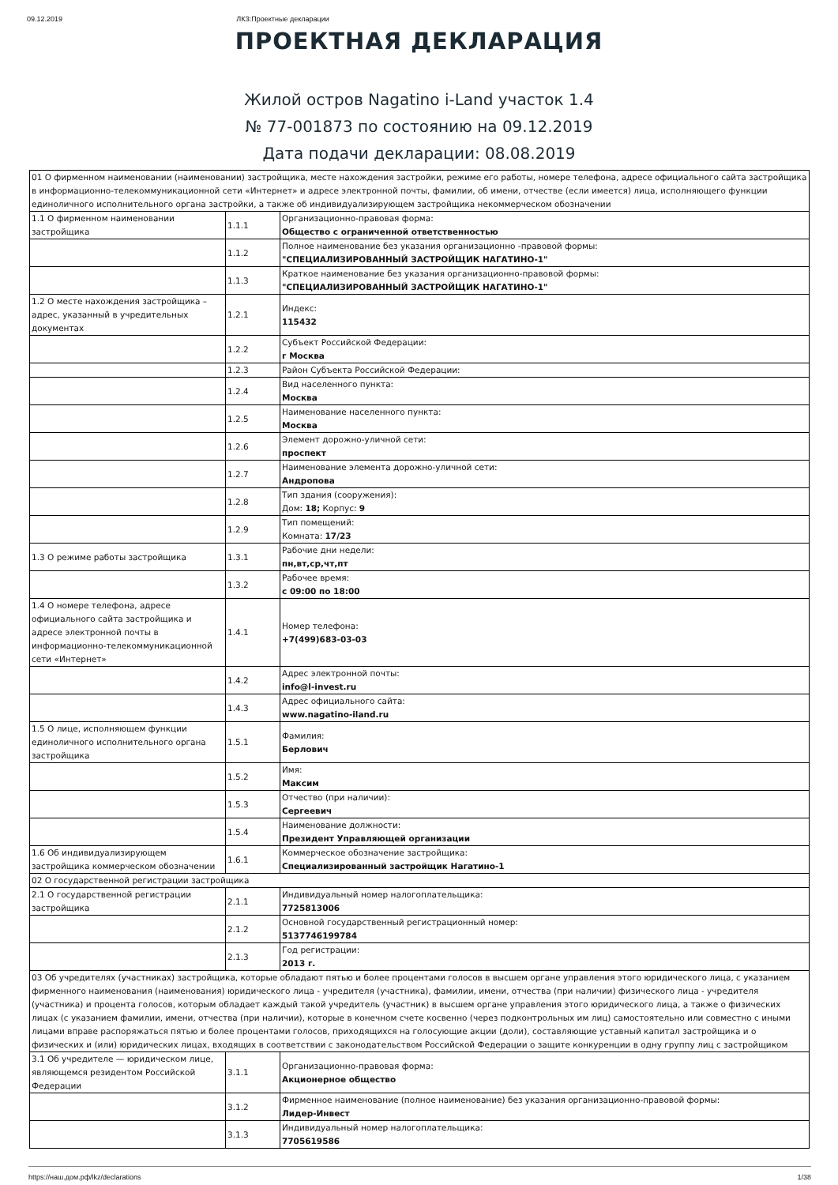09.12.2019 ЛКЗ:Проектные декларации
ПРОЕКТНАЯ ДЕКЛАРАЦИЯ
Жилой остров Nagatino i-Land участок 1.4
№ 77-001873 по состоянию на 09.12.2019
Дата подачи декларации: 08.08.2019
| 01 О фирменном наименовании (наименовании) застройщика, месте нахождения застройки, режиме его работы, номере телефона, адресе официального сайта застройщика в информационно-телекоммуникационной сети «Интернет» и адресе электронной почты, фамилии, об имени, отчестве (если имеется) лица, исполняющего функции единоличного исполнительного органа застройки, а также об индивидуализирующем застройщика некоммерческом обозначении | | |
| 1.1 О фирменном наименовании застройщика | 1.1.1 | Организационно-правовая форма: Общество с ограниченной ответственностью |
| | 1.1.2 | Полное наименование без указания организационно -правовой формы: "СПЕЦИАЛИЗИРОВАННЫЙ ЗАСТРОЙЩИК НАГАТИНО-1" |
| | 1.1.3 | Краткое наименование без указания организационно-правовой формы: "СПЕЦИАЛИЗИРОВАННЫЙ ЗАСТРОЙЩИК НАГАТИНО-1" |
| 1.2 О месте нахождения застройщика – адрес, указанный в учредительных документах | 1.2.1 | Индекс: 115432 |
| | 1.2.2 | Субъект Российской Федерации: г Москва |
| | 1.2.3 | Район Субъекта Российской Федерации: |
| | 1.2.4 | Вид населенного пункта: Москва |
| | 1.2.5 | Наименование населенного пункта: Москва |
| | 1.2.6 | Элемент дорожно-уличной сети: проспект |
| | 1.2.7 | Наименование элемента дорожно-уличной сети: Андропова |
| | 1.2.8 | Тип здания (сооружения): Дом: 18; Корпус: 9 |
| | 1.2.9 | Тип помещений: Комната: 17/23 |
| 1.3 О режиме работы застройщика | 1.3.1 | Рабочие дни недели: пн,вт,ср,чт,пт |
| | 1.3.2 | Рабочее время: с 09:00 по 18:00 |
| 1.4 О номере телефона, адресе официального сайта застройщика и адресе электронной почты в информационно-телекоммуникационной сети «Интернет» | 1.4.1 | Номер телефона: +7(499)683-03-03 |
| | 1.4.2 | Адрес электронной почты: info@l-invest.ru |
| | 1.4.3 | Адрес официального сайта: www.nagatino-iland.ru |
| 1.5 О лице, исполняющем функции единоличного исполнительного органа застройщика | 1.5.1 | Фамилия: Берлович |
| | 1.5.2 | Имя: Максим |
| | 1.5.3 | Отчество (при наличии): Сергеевич |
| | 1.5.4 | Наименование должности: Президент Управляющей организации |
| 1.6 Об индивидуализирующем застройщика коммерческом обозначении | 1.6.1 | Коммерческое обозначение застройщика: Специализированный застройщик Нагатино-1 |
| 02 О государственной регистрации застройщика | | |
| 2.1 О государственной регистрации застройщика | 2.1.1 | Индивидуальный номер налогоплательщика: 7725813006 |
| | 2.1.2 | Основной государственный регистрационный номер: 5137746199784 |
| | 2.1.3 | Год регистрации: 2013 г. |
| 03 Об учредителях (участниках) застройщика, которые обладают пятью и более процентами голосов в высшем органе управления этого юридического лица, с указанием фирменного наименования (наименования) юридического лица - учредителя (участника), фамилии, имени, отчества (при наличии) физического лица - учредителя (участника) и процента голосов, которым обладает каждый такой учредитель (участник) в высшем органе управления этого юридического лица, а также о физических лицах (с указанием фамилии, имени, отчества (при наличии), которые в конечном счете косвенно (через подконтрольных им лиц) самостоятельно или совместно с иными лицами вправе распоряжаться пятью и более процентами голосов, приходящихся на голосующие акции (доли), составляющие уставный капитал застройщика и о физических и (или) юридических лицах, входящих в соответствии с законодательством Российской Федерации о защите конкуренции в одну группу лиц с застройщиком | | |
| 3.1 Об учредителе — юридическом лице, являющемся резидентом Российской Федерации | 3.1.1 | Организационно-правовая форма: Акционерное общество |
| | 3.1.2 | Фирменное наименование (полное наименование) без указания организационно-правовой формы: Лидер-Инвест |
| | 3.1.3 | Индивидуальный номер налогоплательщика: 7705619586 |
https://наш.дом.рф/lkz/declarations 1/38